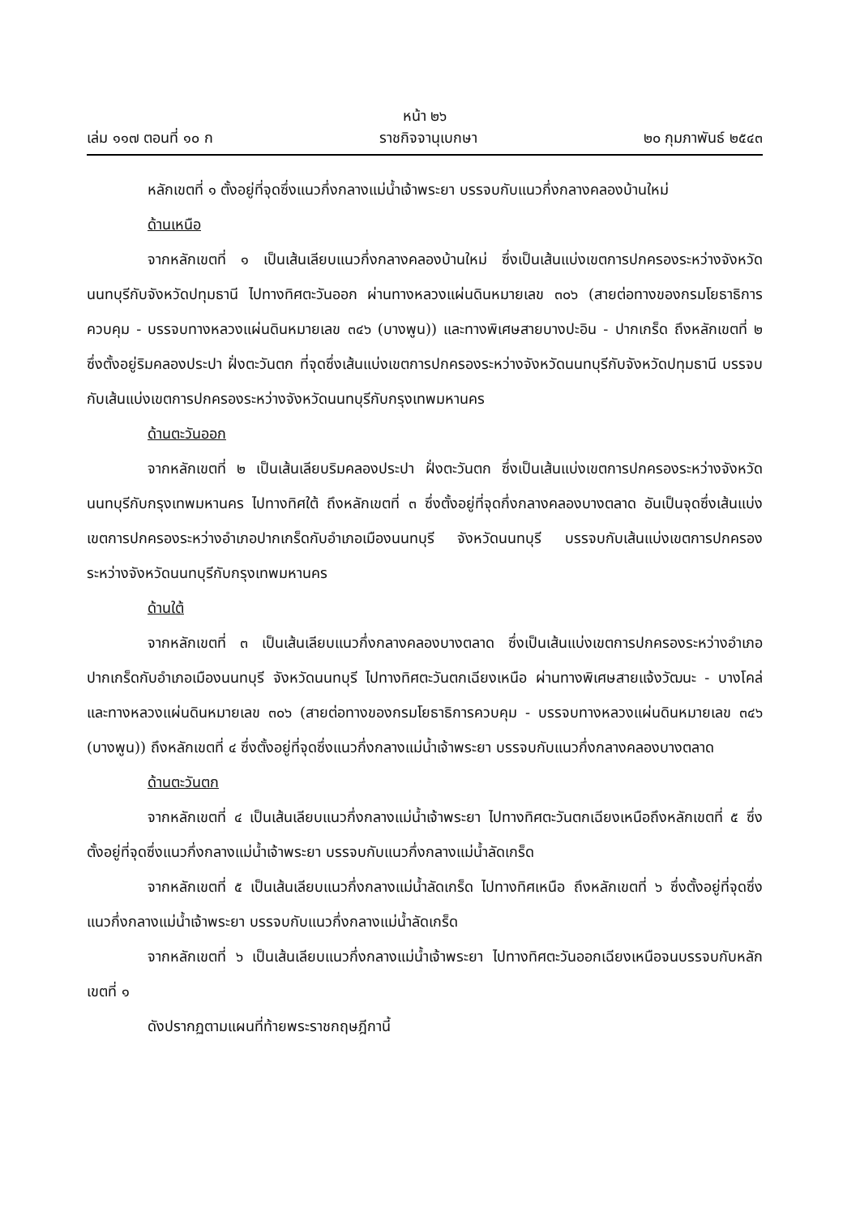หน้า ๒๖
เล่ม ๑๑๗ ตอนที่ ๑๐ ก ราชกิจจานุเบกษา ๒๐ กุมภาพันธ์ ๒๕๔๓
หลักเขตที่ ๑ ตั้งอยู่ที่จุดซึ่งแนวกึ่งกลางแม่น้ำเจ้าพระยา บรรจบกับแนวกึ่งกลางคลองบ้านใหม่
ด้านเหนือ
จากหลักเขตที่ ๑ เป็นเส้นเลียบแนวกึ่งกลางคลองบ้านใหม่ ซึ่งเป็นเส้นแบ่งเขตการปกครองระหว่างจังหวัดนนทบุรีกับจังหวัดปทุมธานี ไปทางทิศตะวันออก ผ่านทางหลวงแผ่นดินหมายเลข ๓๐๖ (สายต่อทางของกรมโยธาธิการควบคุม - บรรจบทางหลวงแผ่นดินหมายเลข ๓๔๖ (บางพูน)) และทางพิเศษสายบางปะอิน - ปากเกร็ด ถึงหลักเขตที่ ๒ ซึ่งตั้งอยู่ริมคลองประปา ฝั่งตะวันตก ที่จุดซึ่งเส้นแบ่งเขตการปกครองระหว่างจังหวัดนนทบุรีกับจังหวัดปทุมธานี บรรจบกับเส้นแบ่งเขตการปกครองระหว่างจังหวัดนนทบุรีกับกรุงเทพมหานคร
ด้านตะวันออก
จากหลักเขตที่ ๒ เป็นเส้นเลียบริมคลองประปา ฝั่งตะวันตก ซึ่งเป็นเส้นแบ่งเขตการปกครองระหว่างจังหวัดนนทบุรีกับกรุงเทพมหานคร ไปทางทิศใต้ ถึงหลักเขตที่ ๓ ซึ่งตั้งอยู่ที่จุดกึ่งกลางคลองบางตลาด อันเป็นจุดซึ่งเส้นแบ่งเขตการปกครองระหว่างอำเภอปากเกร็ดกับอำเภอเมืองนนทบุรี จังหวัดนนทบุรี บรรจบกับเส้นแบ่งเขตการปกครองระหว่างจังหวัดนนทบุรีกับกรุงเทพมหานคร
ด้านใต้
จากหลักเขตที่ ๓ เป็นเส้นเลียบแนวกึ่งกลางคลองบางตลาด ซึ่งเป็นเส้นแบ่งเขตการปกครองระหว่างอำเภอปากเกร็ดกับอำเภอเมืองนนทบุรี จังหวัดนนทบุรี ไปทางทิศตะวันตกเฉียงเหนือ ผ่านทางพิเศษสายแจ้งวัฒนะ - บางโคล่ และทางหลวงแผ่นดินหมายเลข ๓๐๖ (สายต่อทางของกรมโยธาธิการควบคุม - บรรจบทางหลวงแผ่นดินหมายเลข ๓๔๖ (บางพูน)) ถึงหลักเขตที่ ๔ ซึ่งตั้งอยู่ที่จุดซึ่งแนวกึ่งกลางแม่น้ำเจ้าพระยา บรรจบกับแนวกึ่งกลางคลองบางตลาด
ด้านตะวันตก
จากหลักเขตที่ ๔ เป็นเส้นเลียบแนวกึ่งกลางแม่น้ำเจ้าพระยา ไปทางทิศตะวันตกเฉียงเหนือถึงหลักเขตที่ ๕ ซึ่งตั้งอยู่ที่จุดซึ่งแนวกึ่งกลางแม่น้ำเจ้าพระยา บรรจบกับแนวกึ่งกลางแม่น้ำลัดเกร็ด
จากหลักเขตที่ ๕ เป็นเส้นเลียบแนวกึ่งกลางแม่น้ำลัดเกร็ด ไปทางทิศเหนือ ถึงหลักเขตที่ ๖ ซึ่งตั้งอยู่ที่จุดซึ่งแนวกึ่งกลางแม่น้ำเจ้าพระยา บรรจบกับแนวกึ่งกลางแม่น้ำลัดเกร็ด
จากหลักเขตที่ ๖ เป็นเส้นเลียบแนวกึ่งกลางแม่น้ำเจ้าพระยา ไปทางทิศตะวันออกเฉียงเหนือจนบรรจบกับหลักเขตที่ ๑
ดังปรากฏตามแผนที่ท้ายพระราชกฤษฎีกานี้